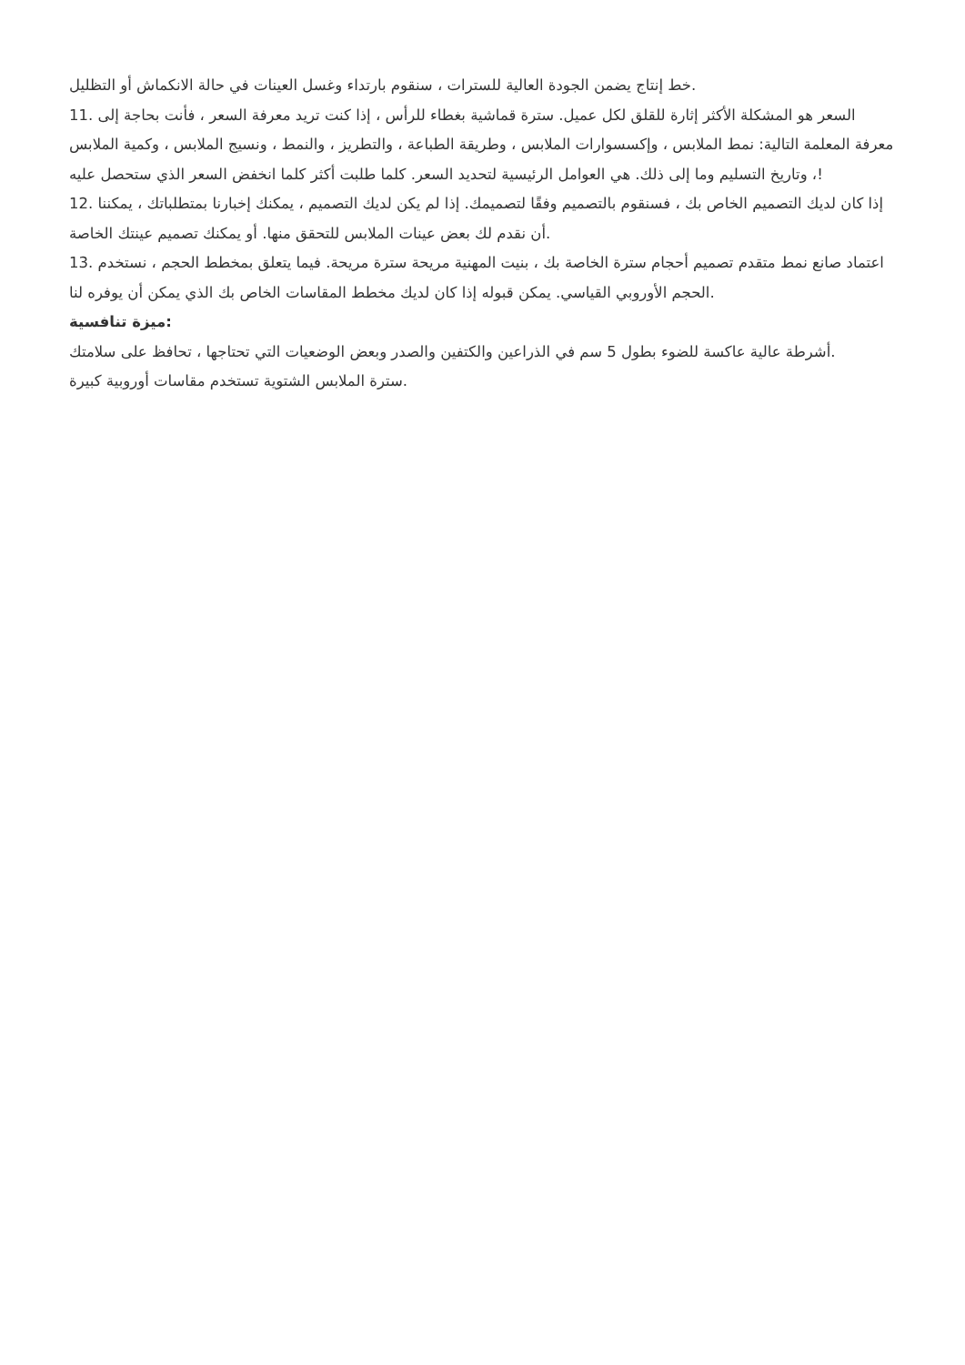خط إنتاج يضمن الجودة العالية للسترات ، سنقوم بارتداء وغسل العينات في حالة الانكماش أو التظليل.
11. السعر هو المشكلة الأكثر إثارة للقلق لكل عميل. سترة قماشية بغطاء للرأس ، إذا كنت تريد معرفة السعر ، فأنت بحاجة إلى معرفة المعلمة التالية: نمط الملابس ، وإكسسوارات الملابس ، وطريقة الطباعة ، والتطريز ، والنمط ، ونسيج الملابس ، وكمية الملابس ، وتاريخ التسليم وما إلى ذلك. هي العوامل الرئيسية لتحديد السعر. كلما طلبت أكثر كلما انخفض السعر الذي ستحصل عليه!
12. إذا كان لديك التصميم الخاص بك ، فسنقوم بالتصميم وفقًا لتصميمك. إذا لم يكن لديك التصميم ، يمكنك إخبارنا بمتطلباتك ، يمكننا أن نقدم لك بعض عينات الملابس للتحقق منها. أو يمكنك تصميم عينتك الخاصة.
13. اعتماد صانع نمط متقدم تصميم أحجام سترة الخاصة بك ، بنيت المهنية مريحة سترة مريحة. فيما يتعلق بمخطط الحجم ، نستخدم الحجم الأوروبي القياسي. يمكن قبوله إذا كان لديك مخطط المقاسات الخاص بك الذي يمكن أن يوفره لنا.
ميزة تنافسية:
أشرطة عالية عاكسة للضوء بطول 5 سم في الذراعين والكتفين والصدر وبعض الوضعيات التي تحتاجها ، تحافظ على سلامتك.
سترة الملابس الشتوية تستخدم مقاسات أوروبية كبيرة.